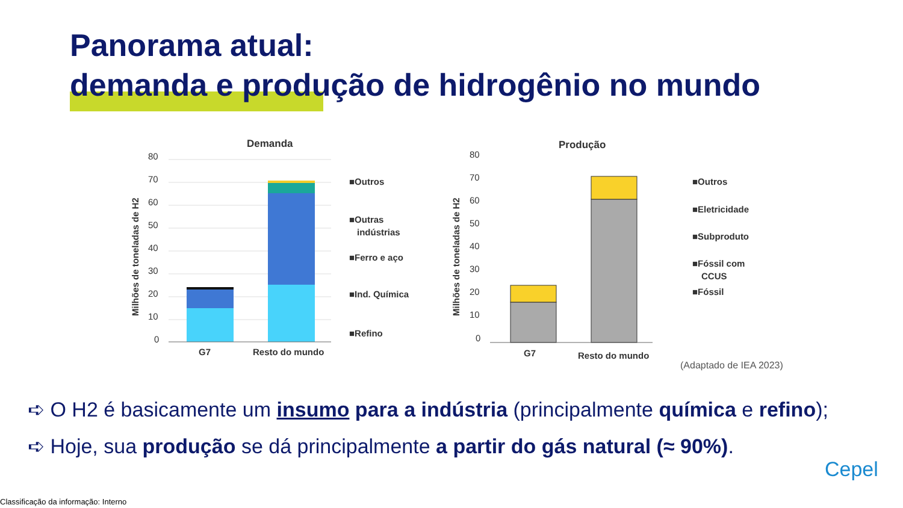Panorama atual:
demanda e produção de hidrogênio no mundo
Demanda
Milhões de toneladas de H2
80
70
60
50
40
30
20
10
0
G7
Resto do mundo
■Outros
■Outras
indústrias
■Ferro e aço
■Ind. Química
■Refino
Produção
Milhões de toneladas de H2
80
70
60
50
40
30
20
10
0
G7
Resto do mundo
■Outros
■Eletricidade
■Subproduto
■Fóssil com
CCUS
■Fóssil
(Adaptado de IEA 2023)
➪ O H2 é basicamente um insumo para a indústria (principalmente química e refino);
➪ Hoje, sua produção se dá principalmente a partir do gás natural (≈ 90%).
Cepel
Classificação da informação: Interno